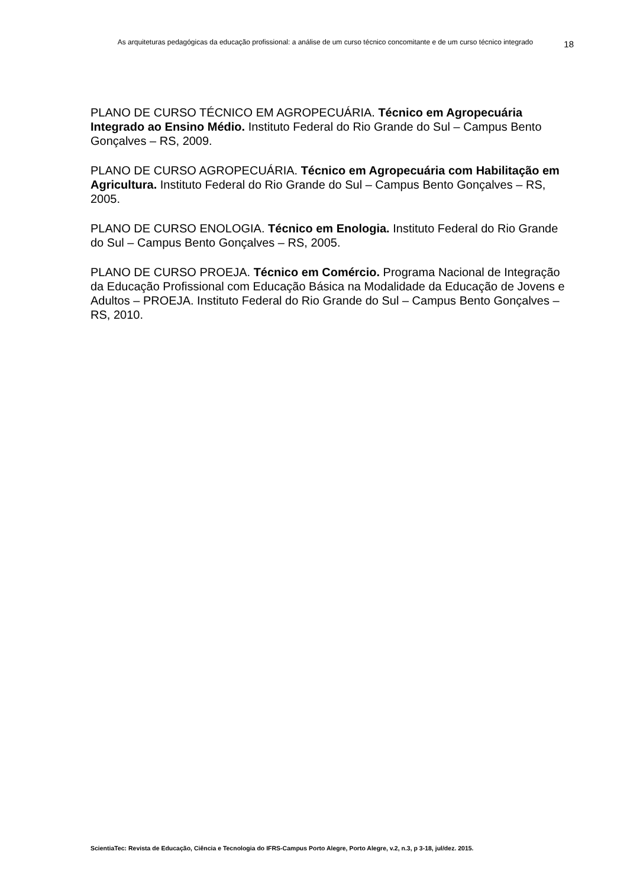As arquiteturas pedagógicas da educação profissional: a análise de um curso técnico concomitante e de um curso técnico integrado 18
PLANO DE CURSO TÉCNICO EM AGROPECUÁRIA. Técnico em Agropecuária Integrado ao Ensino Médio. Instituto Federal do Rio Grande do Sul – Campus Bento Gonçalves – RS, 2009.
PLANO DE CURSO AGROPECUÁRIA. Técnico em Agropecuária com Habilitação em Agricultura. Instituto Federal do Rio Grande do Sul – Campus Bento Gonçalves – RS, 2005.
PLANO DE CURSO ENOLOGIA. Técnico em Enologia. Instituto Federal do Rio Grande do Sul – Campus Bento Gonçalves – RS, 2005.
PLANO DE CURSO PROEJA. Técnico em Comércio. Programa Nacional de Integração da Educação Profissional com Educação Básica na Modalidade da Educação de Jovens e Adultos – PROEJA. Instituto Federal do Rio Grande do Sul – Campus Bento Gonçalves – RS, 2010.
ScientiaTec: Revista de Educação, Ciência e Tecnologia do IFRS-Campus Porto Alegre, Porto Alegre, v.2, n.3, p 3-18, jul/dez. 2015.